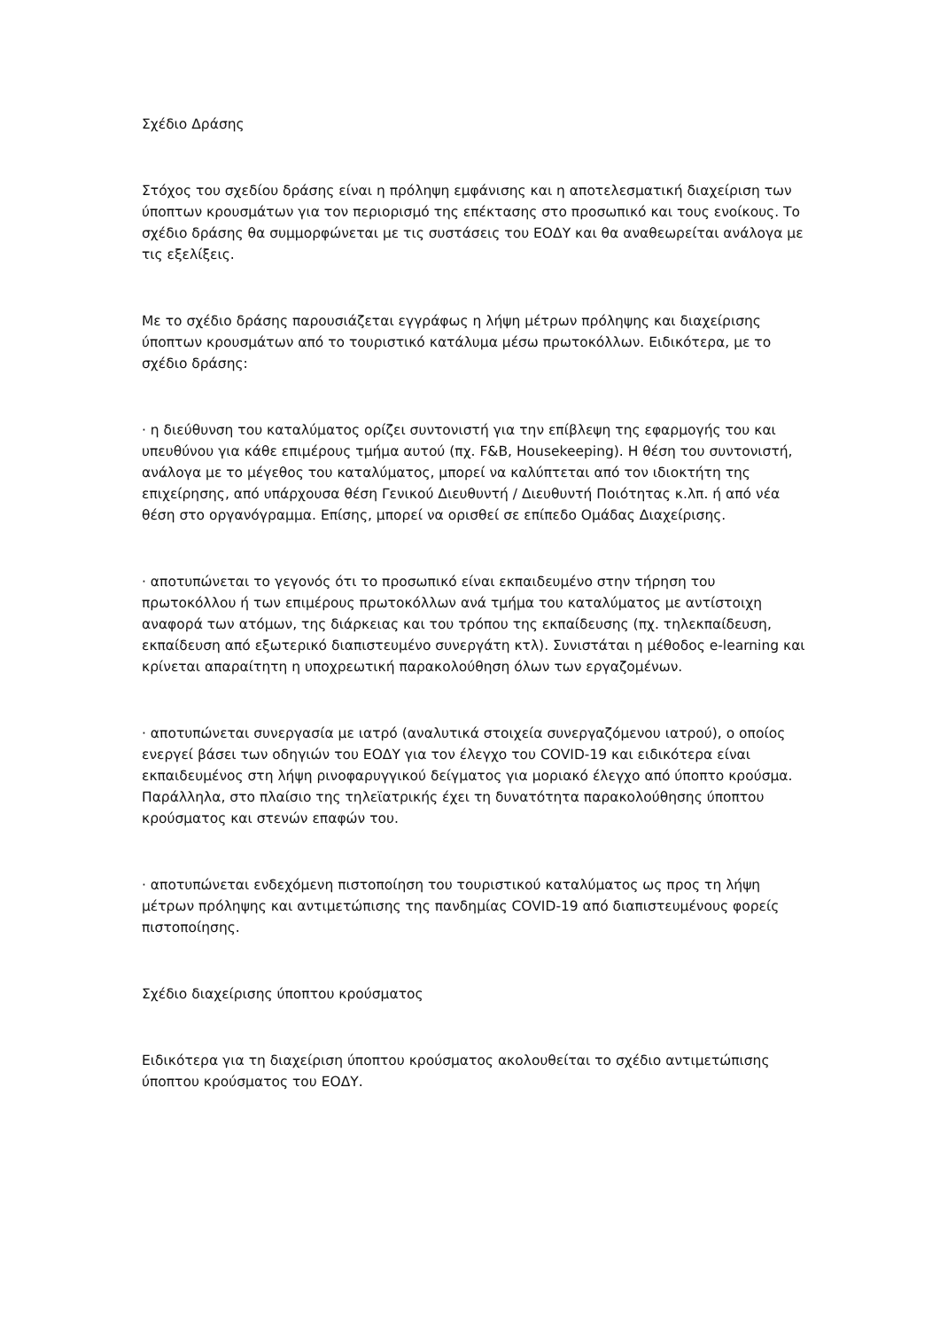Σχέδιο Δράσης
Στόχος του σχεδίου δράσης είναι η πρόληψη εμφάνισης και η αποτελεσματική διαχείριση των ύποπτων κρουσμάτων για τον περιορισμό της επέκτασης στο προσωπικό και τους ενοίκους. Το σχέδιο δράσης θα συμμορφώνεται με τις συστάσεις του ΕΟΔΥ και θα αναθεωρείται ανάλογα με τις εξελίξεις.
Με το σχέδιο δράσης παρουσιάζεται εγγράφως η λήψη μέτρων πρόληψης και διαχείρισης ύποπτων κρουσμάτων από το τουριστικό κατάλυμα μέσω πρωτοκόλλων. Ειδικότερα, με το σχέδιο δράσης:
· η διεύθυνση του καταλύματος ορίζει συντονιστή για την επίβλεψη της εφαρμογής του και υπευθύνου για κάθε επιμέρους τμήμα αυτού (πχ. F&B, Housekeeping). Η θέση του συντονιστή, ανάλογα με το μέγεθος του καταλύματος, μπορεί να καλύπτεται από τον ιδιοκτήτη της επιχείρησης, από υπάρχουσα θέση Γενικού Διευθυντή / Διευθυντή Ποιότητας κ.λπ. ή από νέα θέση στο οργανόγραμμα. Επίσης, μπορεί να ορισθεί σε επίπεδο Ομάδας Διαχείρισης.
· αποτυπώνεται το γεγονός ότι το προσωπικό είναι εκπαιδευμένο στην τήρηση του πρωτοκόλλου ή των επιμέρους πρωτοκόλλων ανά τμήμα του καταλύματος με αντίστοιχη αναφορά των ατόμων, της διάρκειας και του τρόπου της εκπαίδευσης (πχ. τηλεκπαίδευση, εκπαίδευση από εξωτερικό διαπιστευμένο συνεργάτη κτλ). Συνιστάται η μέθοδος e-learning και κρίνεται απαραίτητη η υποχρεωτική παρακολούθηση όλων των εργαζομένων.
· αποτυπώνεται συνεργασία με ιατρό (αναλυτικά στοιχεία συνεργαζόμενου ιατρού), ο οποίος ενεργεί βάσει των οδηγιών του ΕΟΔΥ για τον έλεγχο του COVID-19 και ειδικότερα είναι εκπαιδευμένος στη λήψη ρινοφαρυγγικού δείγματος για μοριακό έλεγχο από ύποπτο κρούσμα. Παράλληλα, στο πλαίσιο της τηλεϊατρικής έχει τη δυνατότητα παρακολούθησης ύποπτου κρούσματος και στενών επαφών του.
· αποτυπώνεται ενδεχόμενη πιστοποίηση του τουριστικού καταλύματος ως προς τη λήψη μέτρων πρόληψης και αντιμετώπισης της πανδημίας COVID-19 από διαπιστευμένους φορείς πιστοποίησης.
Σχέδιο διαχείρισης ύποπτου κρούσματος
Ειδικότερα για τη διαχείριση ύποπτου κρούσματος ακολουθείται το σχέδιο αντιμετώπισης ύποπτου κρούσματος του ΕΟΔΥ.